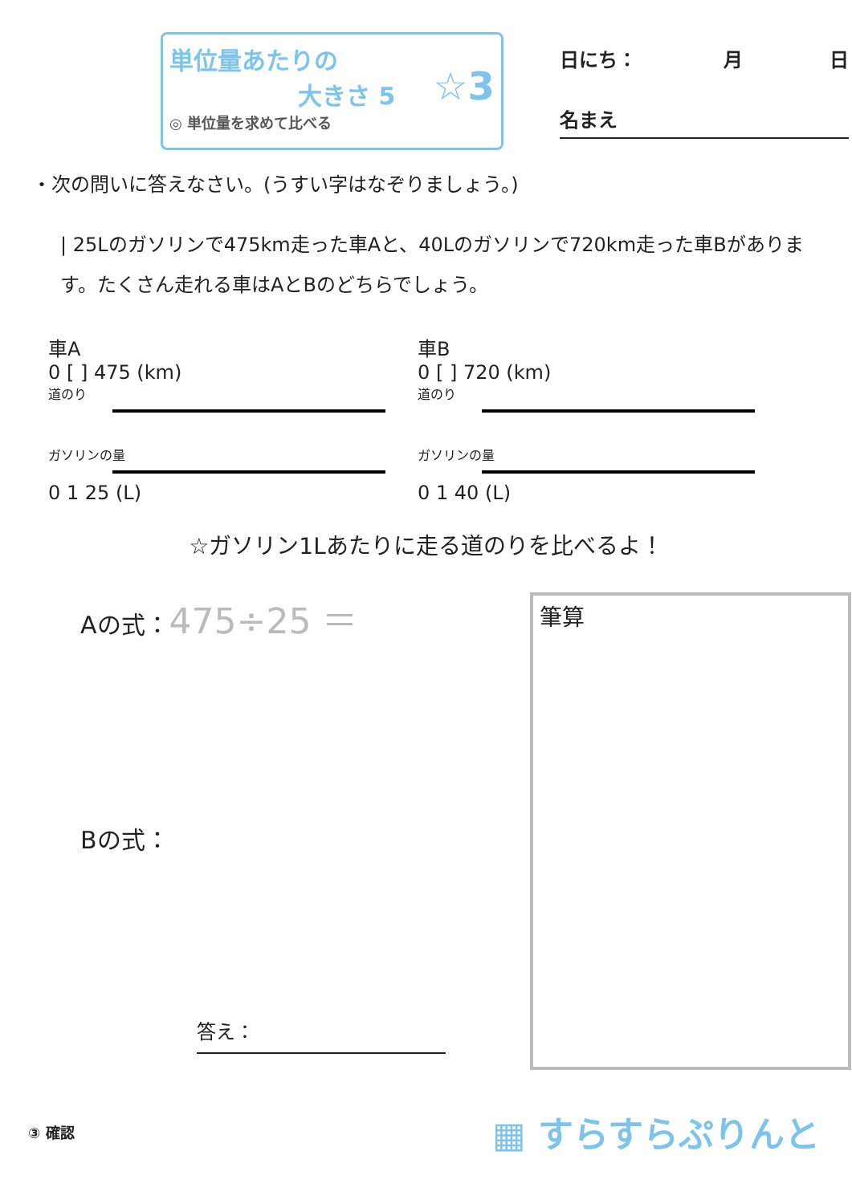単位量あたりの
大きさ 5
☆3
◎ 単位量を求めて比べる
日にち： 月 日
名まえ
・次の問いに答えなさい。(うすい字はなぞりましょう。)
| 25Lのガソリンで475km走った車Aと、40Lのガソリンで720km走った車Bがあります。たくさん走れる車はAとBのどちらでしょう。
車A
0 [ ] 475 (km)
道のり
ガソリンの量
0 1 25 (L)
車B
0 [ ] 720 (km)
道のり
ガソリンの量
0 1 40 (L)
☆ガソリン1Lあたりに走る道のりを比べるよ！
Aの式：475÷25 ＝
Bの式：
答え：
筆算
③ 確認 ▦ すらすらぷりんと